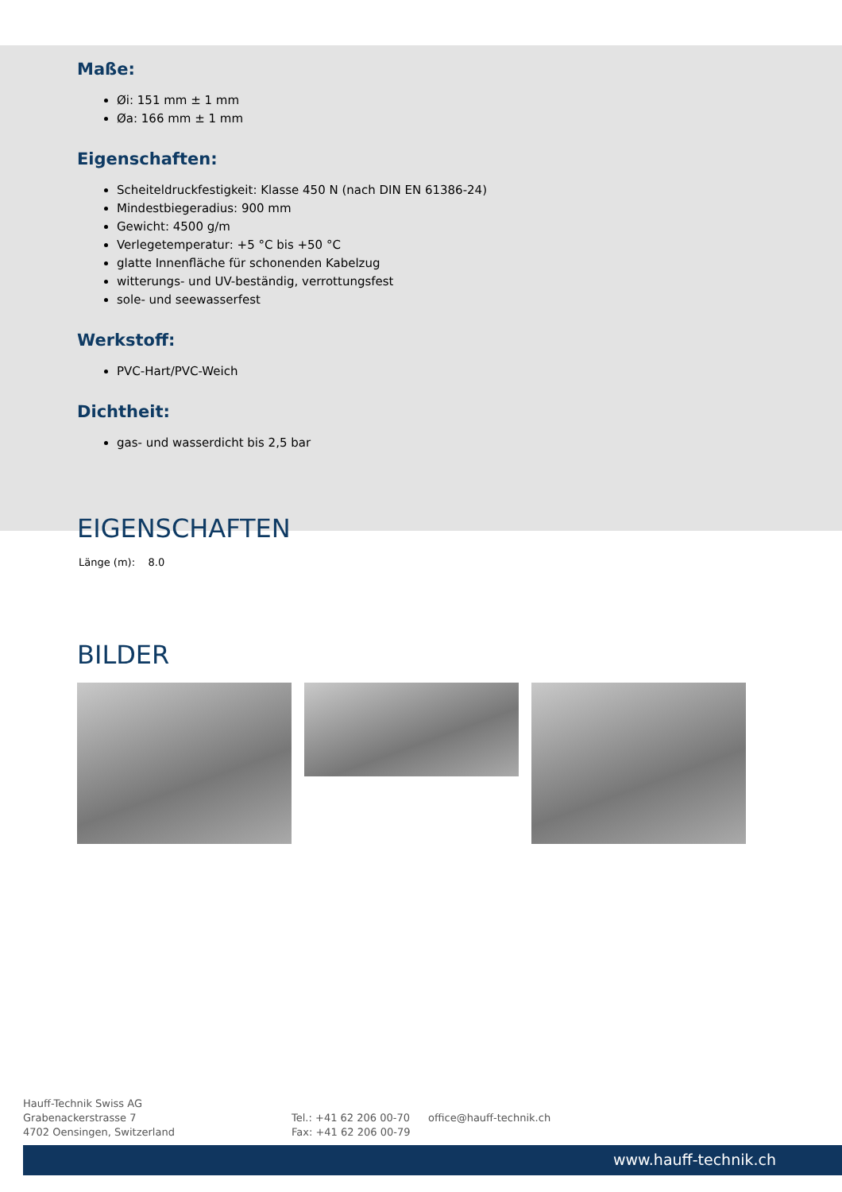Maße:
Øi: 151 mm ± 1 mm
Øa: 166 mm ± 1 mm
Eigenschaften:
Scheiteldruckfestigkeit: Klasse 450 N (nach DIN EN 61386-24)
Mindestbiegeradius: 900 mm
Gewicht: 4500 g/m
Verlegetemperatur: +5 °C bis +50 °C
glatte Innenfläche für schonenden Kabelzug
witterungs- und UV-beständig, verrottungsfest
sole- und seewasserfest
Werkstoff:
PVC-Hart/PVC-Weich
Dichtheit:
gas- und wasserdicht bis 2,5 bar
EIGENSCHAFTEN
Länge (m): 8.0
BILDER
Hauff-Technik Swiss AG
Grabenackerstrasse 7
4702 Oensingen, Switzerland
Tel.: +41 62 206 00-70
Fax: +41 62 206 00-79
office@hauff-technik.ch
www.hauff-technik.ch